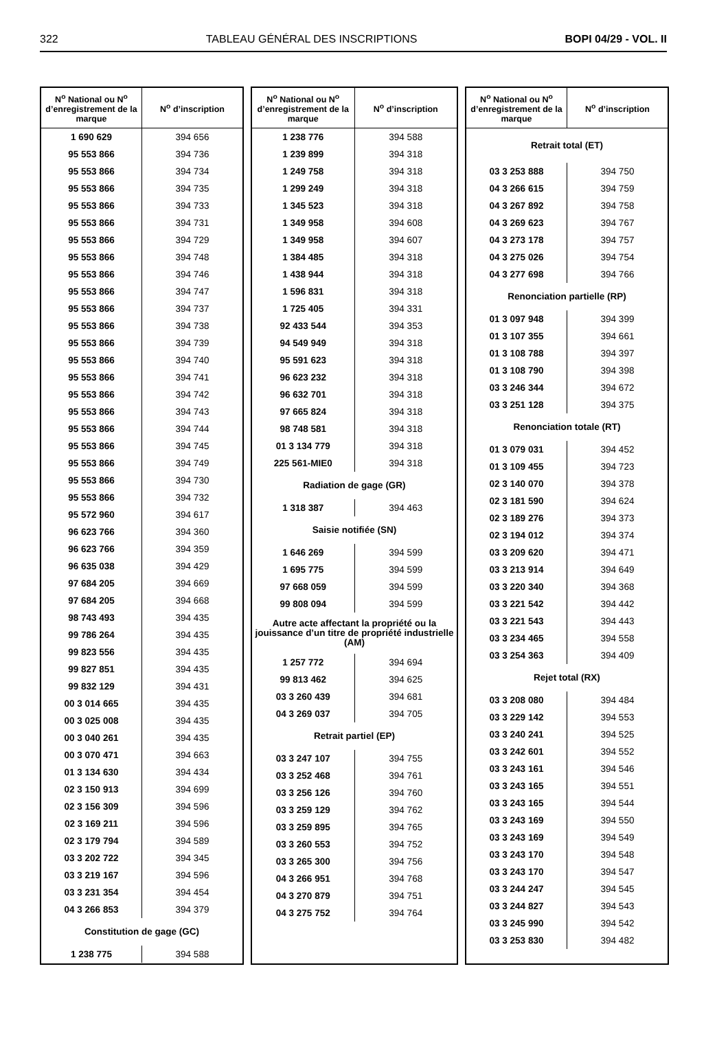322 TABLEAU GÉNÉRAL DES INSCRIPTIONS BOPI 04/29 - VOL. II
| N<sup>o</sup> National ou N<sup>o</sup> d’enregistrement de la marque | N<sup>o</sup> d’inscription |
| --- | --- |
| 1 690 629 | 394 656 |
| 95 553 866 | 394 736 |
| 95 553 866 | 394 734 |
| 95 553 866 | 394 735 |
| 95 553 866 | 394 733 |
| 95 553 866 | 394 731 |
| 95 553 866 | 394 729 |
| 95 553 866 | 394 748 |
| 95 553 866 | 394 746 |
| 95 553 866 | 394 747 |
| 95 553 866 | 394 737 |
| 95 553 866 | 394 738 |
| 95 553 866 | 394 739 |
| 95 553 866 | 394 740 |
| 95 553 866 | 394 741 |
| 95 553 866 | 394 742 |
| 95 553 866 | 394 743 |
| 95 553 866 | 394 744 |
| 95 553 866 | 394 745 |
| 95 553 866 | 394 749 |
| 95 553 866 | 394 730 |
| 95 553 866 | 394 732 |
| 95 572 960 | 394 617 |
| 96 623 766 | 394 360 |
| 96 623 766 | 394 359 |
| 96 635 038 | 394 429 |
| 97 684 205 | 394 669 |
| 97 684 205 | 394 668 |
| 98 743 493 | 394 435 |
| 99 786 264 | 394 435 |
| 99 823 556 | 394 435 |
| 99 827 851 | 394 435 |
| 99 832 129 | 394 431 |
| 00 3 014 665 | 394 435 |
| 00 3 025 008 | 394 435 |
| 00 3 040 261 | 394 435 |
| 00 3 070 471 | 394 663 |
| 01 3 134 630 | 394 434 |
| 02 3 150 913 | 394 699 |
| 02 3 156 309 | 394 596 |
| 02 3 169 211 | 394 596 |
| 02 3 179 794 | 394 589 |
| 03 3 202 722 | 394 345 |
| 03 3 219 167 | 394 596 |
| 03 3 231 354 | 394 454 |
| 04 3 266 853 | 394 379 |
| Constitution de gage (GC) | |
| 1 238 775 | 394 588 |
| N<sup>o</sup> National ou N<sup>o</sup> d’enregistrement de la marque | N<sup>o</sup> d’inscription |
| --- | --- |
| 1 238 776 | 394 588 |
| 1 239 899 | 394 318 |
| 1 249 758 | 394 318 |
| 1 299 249 | 394 318 |
| 1 345 523 | 394 318 |
| 1 349 958 | 394 608 |
| 1 349 958 | 394 607 |
| 1 384 485 | 394 318 |
| 1 438 944 | 394 318 |
| 1 596 831 | 394 318 |
| 1 725 405 | 394 331 |
| 92 433 544 | 394 353 |
| 94 549 949 | 394 318 |
| 95 591 623 | 394 318 |
| 96 623 232 | 394 318 |
| 96 632 701 | 394 318 |
| 97 665 824 | 394 318 |
| 98 748 581 | 394 318 |
| 01 3 134 779 | 394 318 |
| 225 561-MIE0 | 394 318 |
| Radiation de gage (GR) | |
| 1 318 387 | 394 463 |
| Saisie notifiée (SN) | |
| 1 646 269 | 394 599 |
| 1 695 775 | 394 599 |
| 97 668 059 | 394 599 |
| 99 808 094 | 394 599 |
| Autre acte affectant la propriété ou la jouissance d’un titre de propriété industrielle (AM) | |
| 1 257 772 | 394 694 |
| 99 813 462 | 394 625 |
| 03 3 260 439 | 394 681 |
| 04 3 269 037 | 394 705 |
| Retrait partiel (EP) | |
| 03 3 247 107 | 394 755 |
| 03 3 252 468 | 394 761 |
| 03 3 256 126 | 394 760 |
| 03 3 259 129 | 394 762 |
| 03 3 259 895 | 394 765 |
| 03 3 260 553 | 394 752 |
| 03 3 265 300 | 394 756 |
| 04 3 266 951 | 394 768 |
| 04 3 270 879 | 394 751 |
| 04 3 275 752 | 394 764 |
| N<sup>o</sup> National ou N<sup>o</sup> d’enregistrement de la marque | N<sup>o</sup> d’inscription |
| --- | --- |
| Retrait total (ET) | |
| 03 3 253 888 | 394 750 |
| 04 3 266 615 | 394 759 |
| 04 3 267 892 | 394 758 |
| 04 3 269 623 | 394 767 |
| 04 3 273 178 | 394 757 |
| 04 3 275 026 | 394 754 |
| 04 3 277 698 | 394 766 |
| Renonciation partielle (RP) | |
| 01 3 097 948 | 394 399 |
| 01 3 107 355 | 394 661 |
| 01 3 108 788 | 394 397 |
| 01 3 108 790 | 394 398 |
| 03 3 246 344 | 394 672 |
| 03 3 251 128 | 394 375 |
| Renonciation totale (RT) | |
| 01 3 079 031 | 394 452 |
| 01 3 109 455 | 394 723 |
| 02 3 140 070 | 394 378 |
| 02 3 181 590 | 394 624 |
| 02 3 189 276 | 394 373 |
| 02 3 194 012 | 394 374 |
| 03 3 209 620 | 394 471 |
| 03 3 213 914 | 394 649 |
| 03 3 220 340 | 394 368 |
| 03 3 221 542 | 394 442 |
| 03 3 221 543 | 394 443 |
| 03 3 234 465 | 394 558 |
| 03 3 254 363 | 394 409 |
| Rejet total (RX) | |
| 03 3 208 080 | 394 484 |
| 03 3 229 142 | 394 553 |
| 03 3 240 241 | 394 525 |
| 03 3 242 601 | 394 552 |
| 03 3 243 161 | 394 546 |
| 03 3 243 165 | 394 551 |
| 03 3 243 165 | 394 544 |
| 03 3 243 169 | 394 550 |
| 03 3 243 169 | 394 549 |
| 03 3 243 170 | 394 548 |
| 03 3 243 170 | 394 547 |
| 03 3 244 247 | 394 545 |
| 03 3 244 827 | 394 543 |
| 03 3 245 990 | 394 542 |
| 03 3 253 830 | 394 482 |